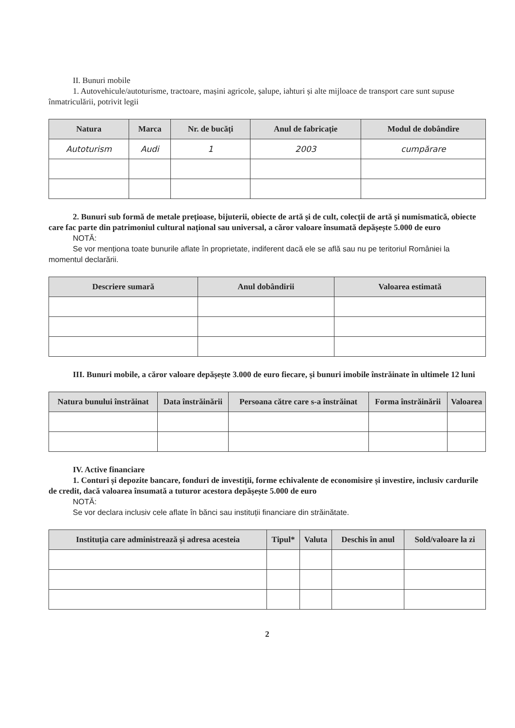II. Bunuri mobile
1. Autovehicule/autoturisme, tractoare, mașini agricole, șalupe, iahturi și alte mijloace de transport care sunt supuse înmatriculării, potrivit legii
| Natura | Marca | Nr. de bucăți | Anul de fabricație | Modul de dobândire |
| --- | --- | --- | --- | --- |
| Autoturism | Audi | 1 | 2003 | cumpărare |
2. Bunuri sub formă de metale prețioase, bijuterii, obiecte de artă și de cult, colecții de artă și numismatică, obiecte care fac parte din patrimoniul cultural național sau universal, a căror valoare însumată depășește 5.000 de euro
NOTĂ:
Se vor menționa toate bunurile aflate în proprietate, indiferent dacă ele se află sau nu pe teritoriul României la momentul declarării.
| Descriere sumară | Anul dobândirii | Valoarea estimată |
| --- | --- | --- |
III. Bunuri mobile, a căror valoare depășește 3.000 de euro fiecare, și bunuri imobile înstrăinate în ultimele 12 luni
| Natura bunului înstrăinat | Data înstrăinării | Persoana către care s-a înstrăinat | Forma înstrăinării | Valoarea |
| --- | --- | --- | --- | --- |
IV. Active financiare
1. Conturi și depozite bancare, fonduri de investiții, forme echivalente de economisire și investire, inclusiv cardurile de credit, dacă valoarea însumată a tuturor acestora depășește 5.000 de euro
NOTĂ:
Se vor declara inclusiv cele aflate în bănci sau instituții financiare din străinătate.
| Instituția care administrează și adresa acesteia | Tipul* | Valuta | Deschis în anul | Sold/valoare la zi |
| --- | --- | --- | --- | --- |
2